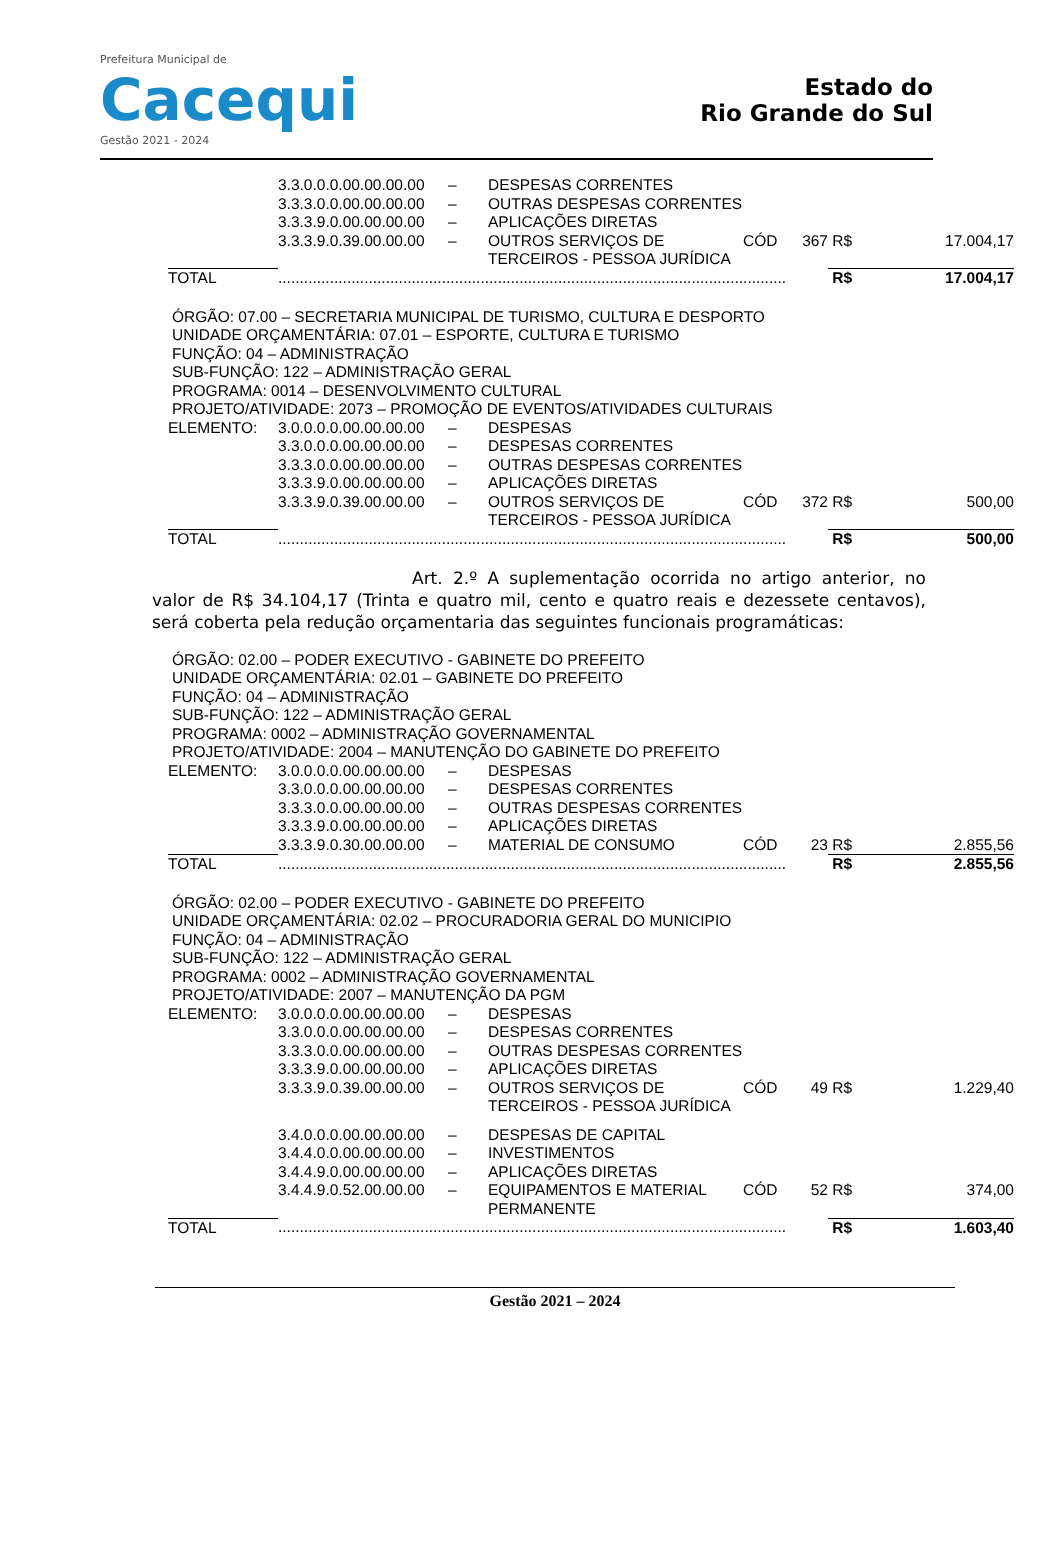Prefeitura Municipal de
Cacequi
Gestão 2021 - 2024
Estado do
Rio Grande do Sul
| | 3.3.0.0.0.00.00.00.00 | – | DESPESAS CORRENTES | | | | |
| | 3.3.3.0.0.00.00.00.00 | – | OUTRAS DESPESAS CORRENTES | | | | |
| | 3.3.3.9.0.00.00.00.00 | – | APLICAÇÕES DIRETAS | | | | |
| | 3.3.3.9.0.39.00.00.00 | – | OUTROS SERVIÇOS DE TERCEIROS - PESSOA JURÍDICA | CÓD | 367 | R$ | 17.004,17 |
| TOTAL | ...................................................................................................................... | | | | | R$ | 17.004,17 |
ÓRGÃO: 07.00 – SECRETARIA MUNICIPAL DE TURISMO, CULTURA E DESPORTO
UNIDADE ORÇAMENTÁRIA: 07.01 – ESPORTE, CULTURA E TURISMO
FUNÇÃO: 04 – ADMINISTRAÇÃO
SUB-FUNÇÃO: 122 – ADMINISTRAÇÃO GERAL
PROGRAMA: 0014 – DESENVOLVIMENTO CULTURAL
PROJETO/ATIVIDADE: 2073 – PROMOÇÃO DE EVENTOS/ATIVIDADES CULTURAIS
| ELEMENTO: | 3.0.0.0.0.00.00.00.00 | – | DESPESAS | | | | |
| | 3.3.0.0.0.00.00.00.00 | – | DESPESAS CORRENTES | | | | |
| | 3.3.3.0.0.00.00.00.00 | – | OUTRAS DESPESAS CORRENTES | | | | |
| | 3.3.3.9.0.00.00.00.00 | – | APLICAÇÕES DIRETAS | | | | |
| | 3.3.3.9.0.39.00.00.00 | – | OUTROS SERVIÇOS DE TERCEIROS - PESSOA JURÍDICA | CÓD | 372 | R$ | 500,00 |
| TOTAL | ...................................................................................................................... | | | | | R$ | 500,00 |
Art. 2.º A suplementação ocorrida no artigo anterior, no valor de R$ 34.104,17 (Trinta e quatro mil, cento e quatro reais e dezessete centavos), será coberta pela redução orçamentaria das seguintes funcionais programáticas:
ÓRGÃO: 02.00 – PODER EXECUTIVO - GABINETE DO PREFEITO
UNIDADE ORÇAMENTÁRIA: 02.01 – GABINETE DO PREFEITO
FUNÇÃO: 04 – ADMINISTRAÇÃO
SUB-FUNÇÃO: 122 – ADMINISTRAÇÃO GERAL
PROGRAMA: 0002 – ADMINISTRAÇÃO GOVERNAMENTAL
PROJETO/ATIVIDADE: 2004 – MANUTENÇÃO DO GABINETE DO PREFEITO
| ELEMENTO: | 3.0.0.0.0.00.00.00.00 | – | DESPESAS | | | | |
| | 3.3.0.0.0.00.00.00.00 | – | DESPESAS CORRENTES | | | | |
| | 3.3.3.0.0.00.00.00.00 | – | OUTRAS DESPESAS CORRENTES | | | | |
| | 3.3.3.9.0.00.00.00.00 | – | APLICAÇÕES DIRETAS | | | | |
| | 3.3.3.9.0.30.00.00.00 | – | MATERIAL DE CONSUMO | CÓD | 23 | R$ | 2.855,56 |
| TOTAL | ...................................................................................................................... | | | | | R$ | 2.855,56 |
ÓRGÃO: 02.00 – PODER EXECUTIVO - GABINETE DO PREFEITO
UNIDADE ORÇAMENTÁRIA: 02.02 – PROCURADORIA GERAL DO MUNICIPIO
FUNÇÃO: 04 – ADMINISTRAÇÃO
SUB-FUNÇÃO: 122 – ADMINISTRAÇÃO GERAL
PROGRAMA: 0002 – ADMINISTRAÇÃO GOVERNAMENTAL
PROJETO/ATIVIDADE: 2007 – MANUTENÇÃO DA PGM
| ELEMENTO: | 3.0.0.0.0.00.00.00.00 | – | DESPESAS | | | | |
| | 3.3.0.0.0.00.00.00.00 | – | DESPESAS CORRENTES | | | | |
| | 3.3.3.0.0.00.00.00.00 | – | OUTRAS DESPESAS CORRENTES | | | | |
| | 3.3.3.9.0.00.00.00.00 | – | APLICAÇÕES DIRETAS | | | | |
| | 3.3.3.9.0.39.00.00.00 | – | OUTROS SERVIÇOS DE TERCEIROS - PESSOA JURÍDICA | CÓD | 49 | R$ | 1.229,40 |
| | 3.4.0.0.0.00.00.00.00 | – | DESPESAS DE CAPITAL | | | | |
| | 3.4.4.0.0.00.00.00.00 | – | INVESTIMENTOS | | | | |
| | 3.4.4.9.0.00.00.00.00 | – | APLICAÇÕES DIRETAS | | | | |
| | 3.4.4.9.0.52.00.00.00 | – | EQUIPAMENTOS E MATERIAL PERMANENTE | CÓD | 52 | R$ | 374,00 |
| TOTAL | ...................................................................................................................... | | | | | R$ | 1.603,40 |
Gestão 2021 – 2024